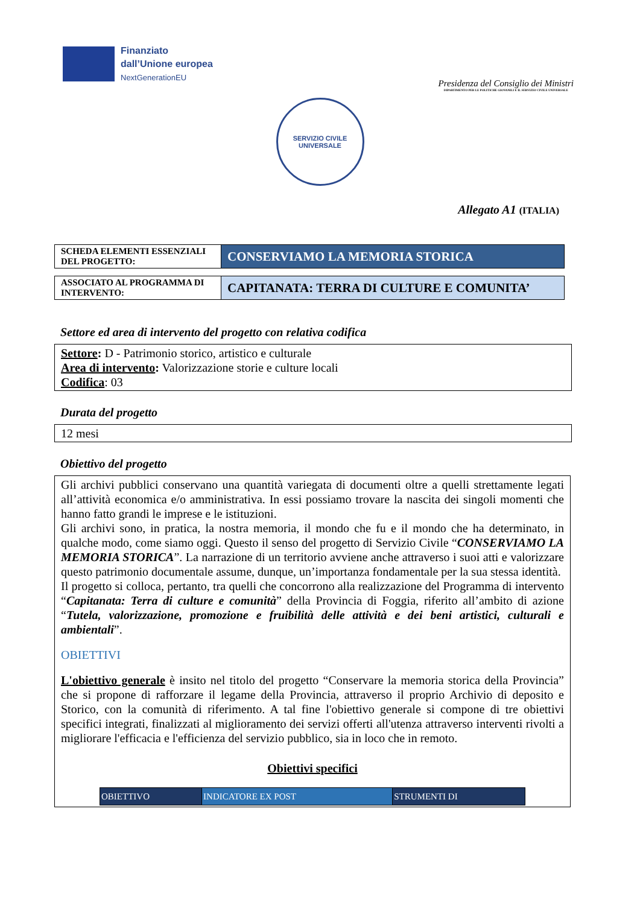Finanziato
dall’Unione europea
NextGenerationEU
Presidenza del Consiglio dei Ministri
DIPARTIMENTO PER LE POLITICHE GIOVANILI E IL SERVIZIO CIVILE UNIVERSALE
SERVIZIO CIVILE
UNIVERSALE
Allegato A1 (ITALIA)
| SCHEDA ELEMENTI ESSENZIALI DEL PROGETTO: | CONSERVIAMO LA MEMORIA STORICA |
| ASSOCIATO AL PROGRAMMA DI INTERVENTO: | CAPITANATA: TERRA DI CULTURE E COMUNITA’ |
Settore ed area di intervento del progetto con relativa codifica
Settore: D - Patrimonio storico, artistico e culturale
Area di intervento: Valorizzazione storie e culture locali
Codifica: 03
Durata del progetto
12 mesi
Obiettivo del progetto
Gli archivi pubblici conservano una quantità variegata di documenti oltre a quelli strettamente legati all’attività economica e/o amministrativa. In essi possiamo trovare la nascita dei singoli momenti che hanno fatto grandi le imprese e le istituzioni.
Gli archivi sono, in pratica, la nostra memoria, il mondo che fu e il mondo che ha determinato, in qualche modo, come siamo oggi. Questo il senso del progetto di Servizio Civile “CONSERVIAMO LA MEMORIA STORICA”. La narrazione di un territorio avviene anche attraverso i suoi atti e valorizzare questo patrimonio documentale assume, dunque, un’importanza fondamentale per la sua stessa identità.
Il progetto si colloca, pertanto, tra quelli che concorrono alla realizzazione del Programma di intervento “Capitanata: Terra di culture e comunità” della Provincia di Foggia, riferito all’ambito di azione “Tutela, valorizzazione, promozione e fruibilità delle attività e dei beni artistici, culturali e ambientali”.
OBIETTIVI
L'obiettivo generale è insito nel titolo del progetto “Conservare la memoria storica della Provincia” che si propone di rafforzare il legame della Provincia, attraverso il proprio Archivio di deposito e Storico, con la comunità di riferimento. A tal fine l'obiettivo generale si compone di tre obiettivi specifici integrati, finalizzati al miglioramento dei servizi offerti all'utenza attraverso interventi rivolti a migliorare l'efficacia e l'efficienza del servizio pubblico, sia in loco che in remoto.
Obiettivi specifici
| OBIETTIVO | INDICATORE EX POST | STRUMENTI DI |
| --- | --- | --- |